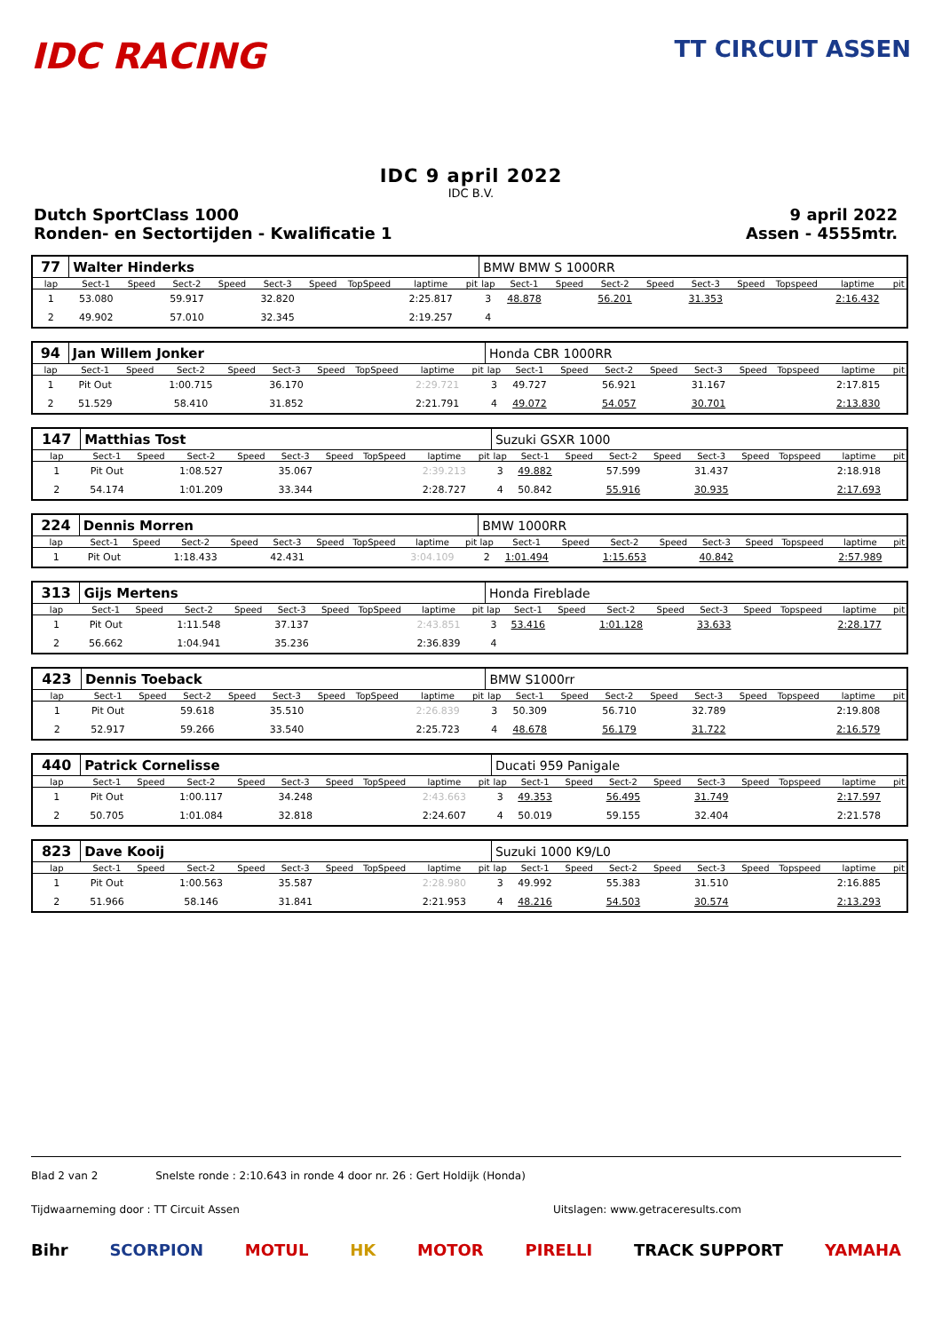IDC RACING
TT CIRCUIT ASSEN
IDC 9 april 2022
IDC B.V.
Dutch SportClass 1000
Ronden- en Sectortijden - Kwalificatie 1
9 april 2022
Assen - 4555mtr.
| 77 | Walter Hinderks | | | | | | | | | BMW BMW S 1000RR | | | | | | | | | |
| lap | Sect-1 | Speed | Sect-2 | Speed | Sect-3 | Speed | TopSpeed | laptime | pit | lap | Sect-1 | Speed | Sect-2 | Speed | Sect-3 | Speed | Topspeed | laptime | pit |
| 1 | 53.080 | | 59.917 | | 32.820 | | | 2:25.817 | | 3 | 48.878 | | 56.201 | | 31.353 | | | 2:16.432 | |
| 2 | 49.902 | | 57.010 | | 32.345 | | | 2:19.257 | | 4 | | | | | | | | | |
| 94 | Jan Willem Jonker | | | | | | | | | Honda CBR 1000RR | | | | | | | | | |
| lap | Sect-1 | Speed | Sect-2 | Speed | Sect-3 | Speed | TopSpeed | laptime | pit | lap | Sect-1 | Speed | Sect-2 | Speed | Sect-3 | Speed | Topspeed | laptime | pit |
| 1 | Pit Out | | 1:00.715 | | 36.170 | | | 2:29.721 | | 3 | 49.727 | | 56.921 | | 31.167 | | | 2:17.815 | |
| 2 | 51.529 | | 58.410 | | 31.852 | | | 2:21.791 | | 4 | 49.072 | | 54.057 | | 30.701 | | | 2:13.830 | |
| 147 | Matthias Tost | | | | | | | | | Suzuki GSXR 1000 | | | | | | | | | |
| lap | Sect-1 | Speed | Sect-2 | Speed | Sect-3 | Speed | TopSpeed | laptime | pit | lap | Sect-1 | Speed | Sect-2 | Speed | Sect-3 | Speed | Topspeed | laptime | pit |
| 1 | Pit Out | | 1:08.527 | | 35.067 | | | 2:39.213 | | 3 | 49.882 | | 57.599 | | 31.437 | | | 2:18.918 | |
| 2 | 54.174 | | 1:01.209 | | 33.344 | | | 2:28.727 | | 4 | 50.842 | | 55.916 | | 30.935 | | | 2:17.693 | |
| 224 | Dennis Morren | | | | | | | | | BMW 1000RR | | | | | | | | | |
| lap | Sect-1 | Speed | Sect-2 | Speed | Sect-3 | Speed | TopSpeed | laptime | pit | lap | Sect-1 | Speed | Sect-2 | Speed | Sect-3 | Speed | Topspeed | laptime | pit |
| 1 | Pit Out | | 1:18.433 | | 42.431 | | | 3:04.109 | | 2 | 1:01.494 | | 1:15.653 | | 40.842 | | | 2:57.989 | |
| 313 | Gijs Mertens | | | | | | | | | Honda Fireblade | | | | | | | | | |
| lap | Sect-1 | Speed | Sect-2 | Speed | Sect-3 | Speed | TopSpeed | laptime | pit | lap | Sect-1 | Speed | Sect-2 | Speed | Sect-3 | Speed | Topspeed | laptime | pit |
| 1 | Pit Out | | 1:11.548 | | 37.137 | | | 2:43.851 | | 3 | 53.416 | | 1:01.128 | | 33.633 | | | 2:28.177 | |
| 2 | 56.662 | | 1:04.941 | | 35.236 | | | 2:36.839 | | 4 | | | | | | | | | |
| 423 | Dennis Toeback | | | | | | | | | BMW S1000rr | | | | | | | | | |
| lap | Sect-1 | Speed | Sect-2 | Speed | Sect-3 | Speed | TopSpeed | laptime | pit | lap | Sect-1 | Speed | Sect-2 | Speed | Sect-3 | Speed | Topspeed | laptime | pit |
| 1 | Pit Out | | 59.618 | | 35.510 | | | 2:26.839 | | 3 | 50.309 | | 56.710 | | 32.789 | | | 2:19.808 | |
| 2 | 52.917 | | 59.266 | | 33.540 | | | 2:25.723 | | 4 | 48.678 | | 56.179 | | 31.722 | | | 2:16.579 | |
| 440 | Patrick Cornelisse | | | | | | | | | Ducati 959 Panigale | | | | | | | | | |
| lap | Sect-1 | Speed | Sect-2 | Speed | Sect-3 | Speed | TopSpeed | laptime | pit | lap | Sect-1 | Speed | Sect-2 | Speed | Sect-3 | Speed | Topspeed | laptime | pit |
| 1 | Pit Out | | 1:00.117 | | 34.248 | | | 2:43.663 | | 3 | 49.353 | | 56.495 | | 31.749 | | | 2:17.597 | |
| 2 | 50.705 | | 1:01.084 | | 32.818 | | | 2:24.607 | | 4 | 50.019 | | 59.155 | | 32.404 | | | 2:21.578 | |
| 823 | Dave Kooij | | | | | | | | | Suzuki 1000 K9/L0 | | | | | | | | | |
| lap | Sect-1 | Speed | Sect-2 | Speed | Sect-3 | Speed | TopSpeed | laptime | pit | lap | Sect-1 | Speed | Sect-2 | Speed | Sect-3 | Speed | Topspeed | laptime | pit |
| 1 | Pit Out | | 1:00.563 | | 35.587 | | | 2:28.980 | | 3 | 49.992 | | 55.383 | | 31.510 | | | 2:16.885 | |
| 2 | 51.966 | | 58.146 | | 31.841 | | | 2:21.953 | | 4 | 48.216 | | 54.503 | | 30.574 | | | 2:13.293 | |
Blad 2 van 2 Snelste ronde : 2:10.643 in ronde 4 door nr. 26 : Gert Holdijk (Honda)
Tijdwaarneming door : TT Circuit Assen Uitslagen: www.getraceresults.com
Bihr SCORPION MOTUL HK MOTOR PIRELLI TRACK SUPPORT YAMAHA